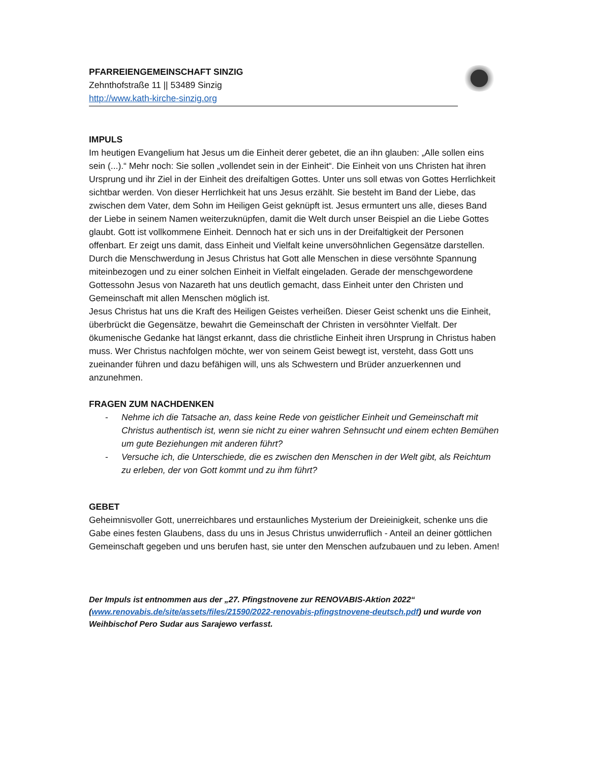PFARREIENGEMEINSCHAFT SINZIG
Zehnthofstraße 11 || 53489 Sinzig
http://www.kath-kirche-sinzig.org
IMPULS
Im heutigen Evangelium hat Jesus um die Einheit derer gebetet, die an ihn glauben: „Alle sollen eins sein (...).“ Mehr noch: Sie sollen „vollendet sein in der Einheit“. Die Einheit von uns Christen hat ihren Ursprung und ihr Ziel in der Einheit des dreifaltigen Gottes. Unter uns soll etwas von Gottes Herrlichkeit sichtbar werden. Von dieser Herrlichkeit hat uns Jesus erzählt. Sie besteht im Band der Liebe, das zwischen dem Vater, dem Sohn im Heiligen Geist geknüpft ist. Jesus ermuntert uns alle, dieses Band der Liebe in seinem Namen weiterzuknüpfen, damit die Welt durch unser Beispiel an die Liebe Gottes glaubt. Gott ist vollkommene Einheit. Dennoch hat er sich uns in der Dreifaltigkeit der Personen offenbart. Er zeigt uns damit, dass Einheit und Vielfalt keine unversöhnlichen Gegensätze darstellen. Durch die Menschwerdung in Jesus Christus hat Gott alle Menschen in diese versöhnte Spannung miteinbezogen und zu einer solchen Einheit in Vielfalt eingeladen. Gerade der menschgewordene Gottessohn Jesus von Nazareth hat uns deutlich gemacht, dass Einheit unter den Christen und Gemeinschaft mit allen Menschen möglich ist.
Jesus Christus hat uns die Kraft des Heiligen Geistes verheißen. Dieser Geist schenkt uns die Einheit, überbrückt die Gegensätze, bewahrt die Gemeinschaft der Christen in versöhnter Vielfalt. Der ökumenische Gedanke hat längst erkannt, dass die christliche Einheit ihren Ursprung in Christus haben muss. Wer Christus nachfolgen möchte, wer von seinem Geist bewegt ist, versteht, dass Gott uns zueinander führen und dazu befähigen will, uns als Schwestern und Brüder anzuerkennen und anzunehmen.
FRAGEN ZUM NACHDENKEN
- Nehme ich die Tatsache an, dass keine Rede von geistlicher Einheit und Gemeinschaft mit Christus authentisch ist, wenn sie nicht zu einer wahren Sehnsucht und einem echten Bemühen um gute Beziehungen mit anderen führt?
- Versuche ich, die Unterschiede, die es zwischen den Menschen in der Welt gibt, als Reichtum zu erleben, der von Gott kommt und zu ihm führt?
GEBET
Geheimnisvoller Gott, unerreichbares und erstaunliches Mysterium der Dreieinigkeit, schenke uns die Gabe eines festen Glaubens, dass du uns in Jesus Christus unwiderruflich - Anteil an deiner göttlichen Gemeinschaft gegeben und uns berufen hast, sie unter den Menschen aufzubauen und zu leben. Amen!
Der Impuls ist entnommen aus der „27. Pfingstnovene zur RENOVABIS-Aktion 2022“ (www.renovabis.de/site/assets/files/21590/2022-renovabis-pfingstnovene-deutsch.pdf) und wurde von Weihbischof Pero Sudar aus Sarajewo verfasst.